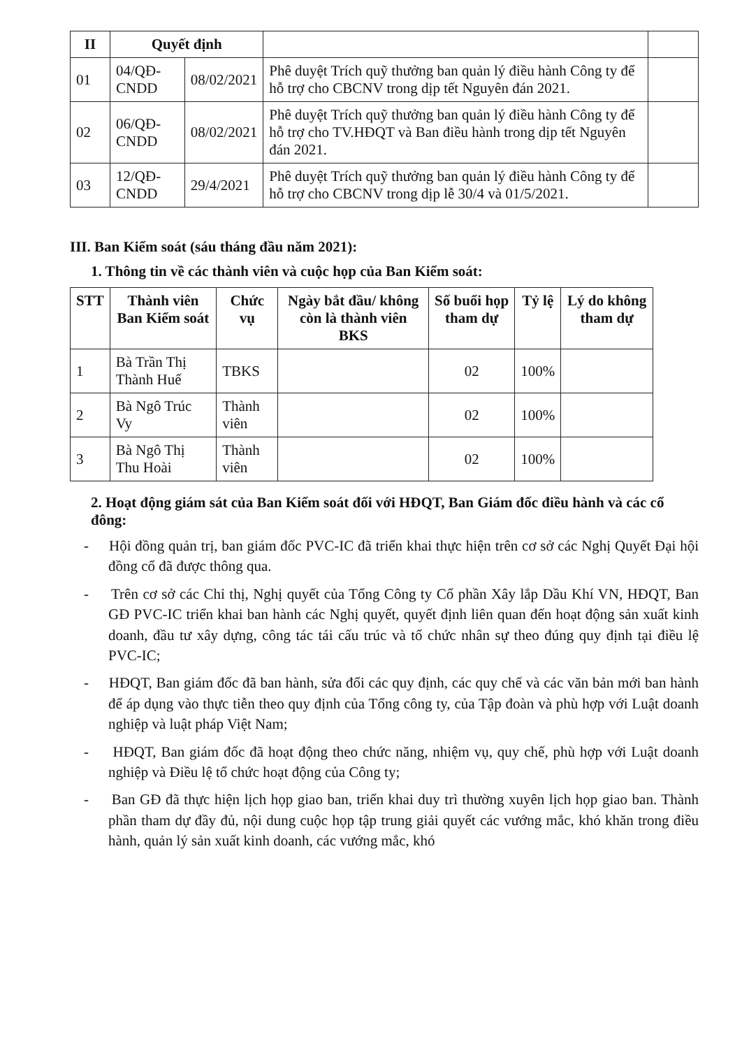| II | Quyết định | | | |
| 01 | 04/QĐ-CNDD | 08/02/2021 | Phê duyệt Trích quỹ thưởng ban quản lý điều hành Công ty để hỗ trợ cho CBCNV trong dịp tết Nguyên đán 2021. | |
| 02 | 06/QĐ-CNDD | 08/02/2021 | Phê duyệt Trích quỹ thưởng ban quản lý điều hành Công ty để hỗ trợ cho TV.HĐQT và Ban điều hành trong dịp tết Nguyên đán 2021. | |
| 03 | 12/QĐ-CNDD | 29/4/2021 | Phê duyệt Trích quỹ thưởng ban quản lý điều hành Công ty để hỗ trợ cho CBCNV trong dịp lễ 30/4 và 01/5/2021. | |
III. Ban Kiểm soát (sáu tháng đầu năm 2021):
1. Thông tin về các thành viên và cuộc họp của Ban Kiểm soát:
| STT | Thành viên Ban Kiểm soát | Chức vụ | Ngày bắt đầu/ không còn là thành viên BKS | Số buổi họp tham dự | Tỷ lệ | Lý do không tham dự |
| --- | --- | --- | --- | --- | --- | --- |
| 1 | Bà Trần Thị Thành Huế | TBKS | | 02 | 100% | |
| 2 | Bà Ngô Trúc Vy | Thành viên | | 02 | 100% | |
| 3 | Bà Ngô Thị Thu Hoài | Thành viên | | 02 | 100% | |
2. Hoạt động giám sát của Ban Kiểm soát đối với HĐQT, Ban Giám đốc điều hành và các cổ đông:
- Hội đồng quản trị, ban giám đốc PVC-IC đã triển khai thực hiện trên cơ sở các Nghị Quyết Đại hội đồng cổ đã được thông qua.
- Trên cơ sở các Chỉ thị, Nghị quyết của Tổng Công ty Cổ phần Xây lắp Dầu Khí VN, HĐQT, Ban GĐ PVC-IC triển khai ban hành các Nghị quyết, quyết định liên quan đến hoạt động sản xuất kinh doanh, đầu tư xây dựng, công tác tái cấu trúc và tổ chức nhân sự theo đúng quy định tại điều lệ PVC-IC;
- HĐQT, Ban giám đốc đã ban hành, sửa đổi các quy định, các quy chế và các văn bản mới ban hành để áp dụng vào thực tiễn theo quy định của Tổng công ty, của Tập đoàn và phù hợp với Luật doanh nghiệp và luật pháp Việt Nam;
- HĐQT, Ban giám đốc đã hoạt động theo chức năng, nhiệm vụ, quy chế, phù hợp với Luật doanh nghiệp và Điều lệ tổ chức hoạt động của Công ty;
- Ban GĐ đã thực hiện lịch họp giao ban, triển khai duy trì thường xuyên lịch họp giao ban. Thành phần tham dự đầy đủ, nội dung cuộc họp tập trung giải quyết các vướng mắc, khó khăn trong điều hành, quản lý sản xuất kinh doanh, các vướng mắc, khó